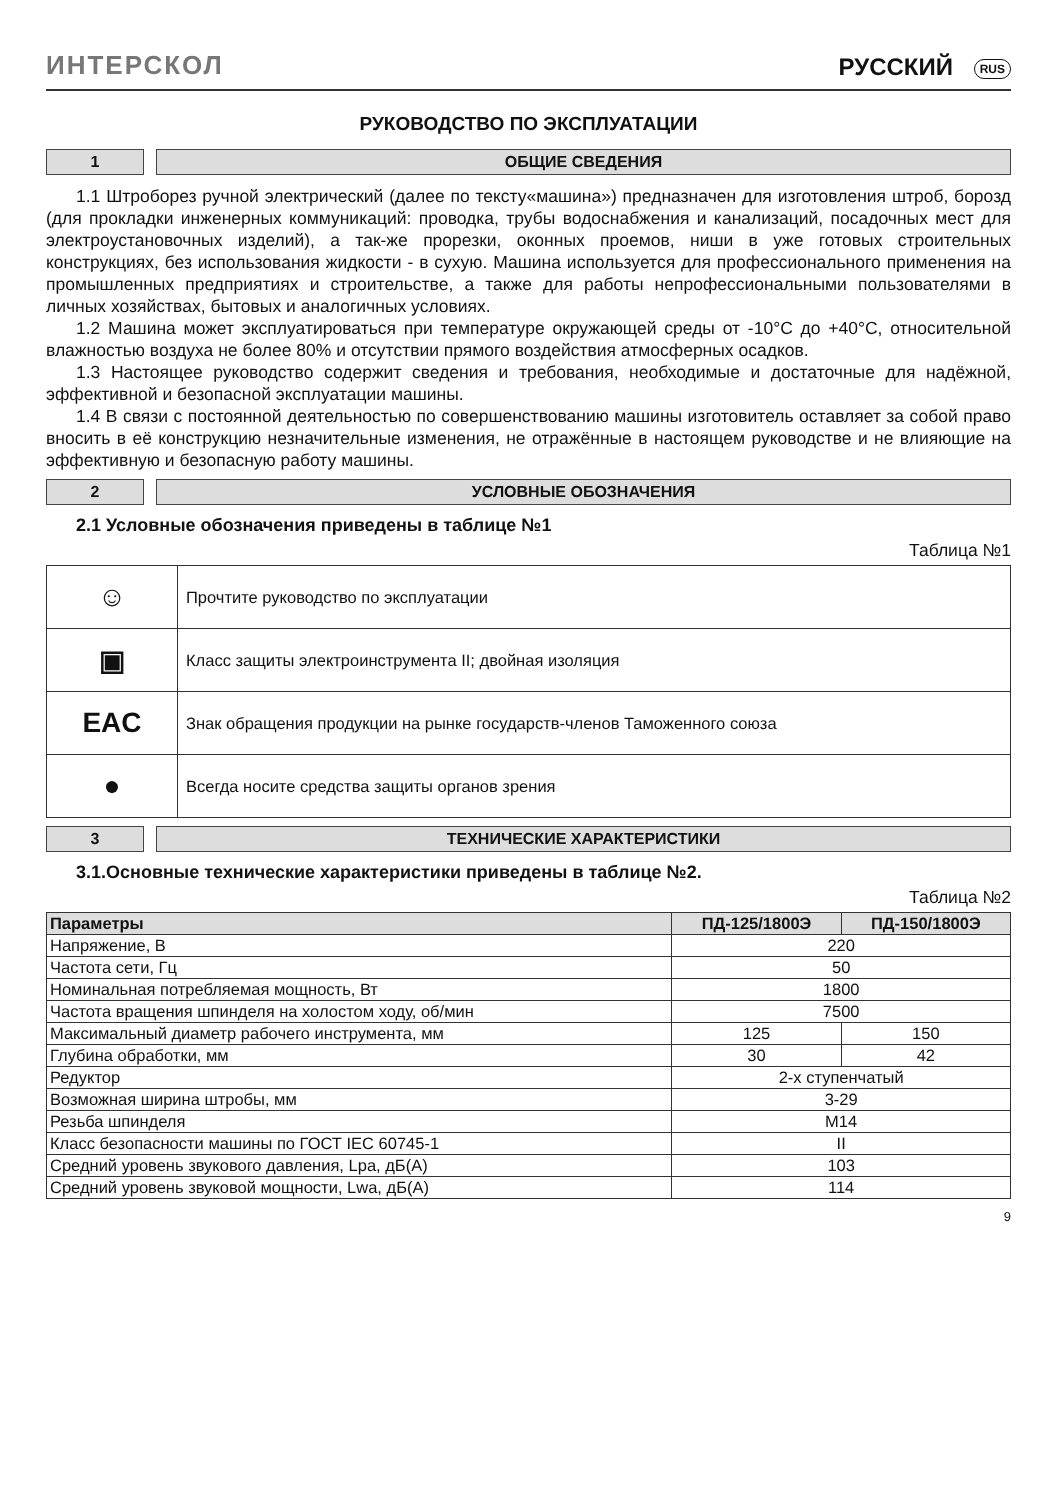ИНТЕРСКОЛ
РУССКИЙ RUS
РУКОВОДСТВО ПО ЭКСПЛУАТАЦИИ
1 ОБЩИЕ СВЕДЕНИЯ
1.1 Штроборез ручной электрический (далее по тексту«машина») предназначен для изготовления штроб, борозд (для прокладки инженерных коммуникаций: проводка, трубы водоснабжения и канализаций, посадочных мест для электроустановочных изделий), а так-же прорезки, оконных проемов, ниши в уже готовых строительных конструкциях, без использования жидкости - в сухую. Машина используется для профессионального применения на промышленных предприятиях и строительстве, а также для работы непрофессиональными пользователями в личных хозяйствах, бытовых и аналогичных условиях.
1.2 Машина может эксплуатироваться при температуре окружающей среды от -10°С до +40°С, относительной влажностью воздуха не более 80% и отсутствии прямого воздействия атмосферных осадков.
1.3 Настоящее руководство содержит сведения и требования, необходимые и достаточные для надёжной, эффективной и безопасной эксплуатации машины.
1.4 В связи с постоянной деятельностью по совершенствованию машины изготовитель оставляет за собой право вносить в её конструкцию незначительные изменения, не отражённые в настоящем руководстве и не влияющие на эффективную и безопасную работу машины.
2 УСЛОВНЫЕ ОБОЗНАЧЕНИЯ
2.1 Условные обозначения приведены в таблице №1
Таблица №1
| ☺ | Прочтите руководство по эксплуатации |
| ▣ | Класс защиты электроинструмента II; двойная изоляция |
| EAC | Знак обращения продукции на рынке государств-членов Таможенного союза |
| ● | Всегда носите средства защиты органов зрения |
3 ТЕХНИЧЕСКИЕ ХАРАКТЕРИСТИКИ
3.1.Основные технические характеристики приведены в таблице №2.
Таблица №2
| Параметры | ПД-125/1800Э | ПД-150/1800Э |
| --- | --- | --- |
| Напряжение, В | 220 | |
| Частота сети, Гц | 50 | |
| Номинальная потребляемая мощность, Вт | 1800 | |
| Частота вращения шпинделя на холостом ходу, об/мин | 7500 | |
| Максимальный диаметр рабочего инструмента, мм | 125 | 150 |
| Глубина обработки, мм | 30 | 42 |
| Редуктор | 2-х ступенчатый | |
| Возможная ширина штробы, мм | 3-29 | |
| Резьба шпинделя | M14 | |
| Класс безопасности машины по ГОСТ IEC 60745-1 | II | |
| Средний уровень звукового давления, Lpa, дБ(А) | 103 | |
| Средний уровень звуковой мощности, Lwa, дБ(А) | 114 | |
9